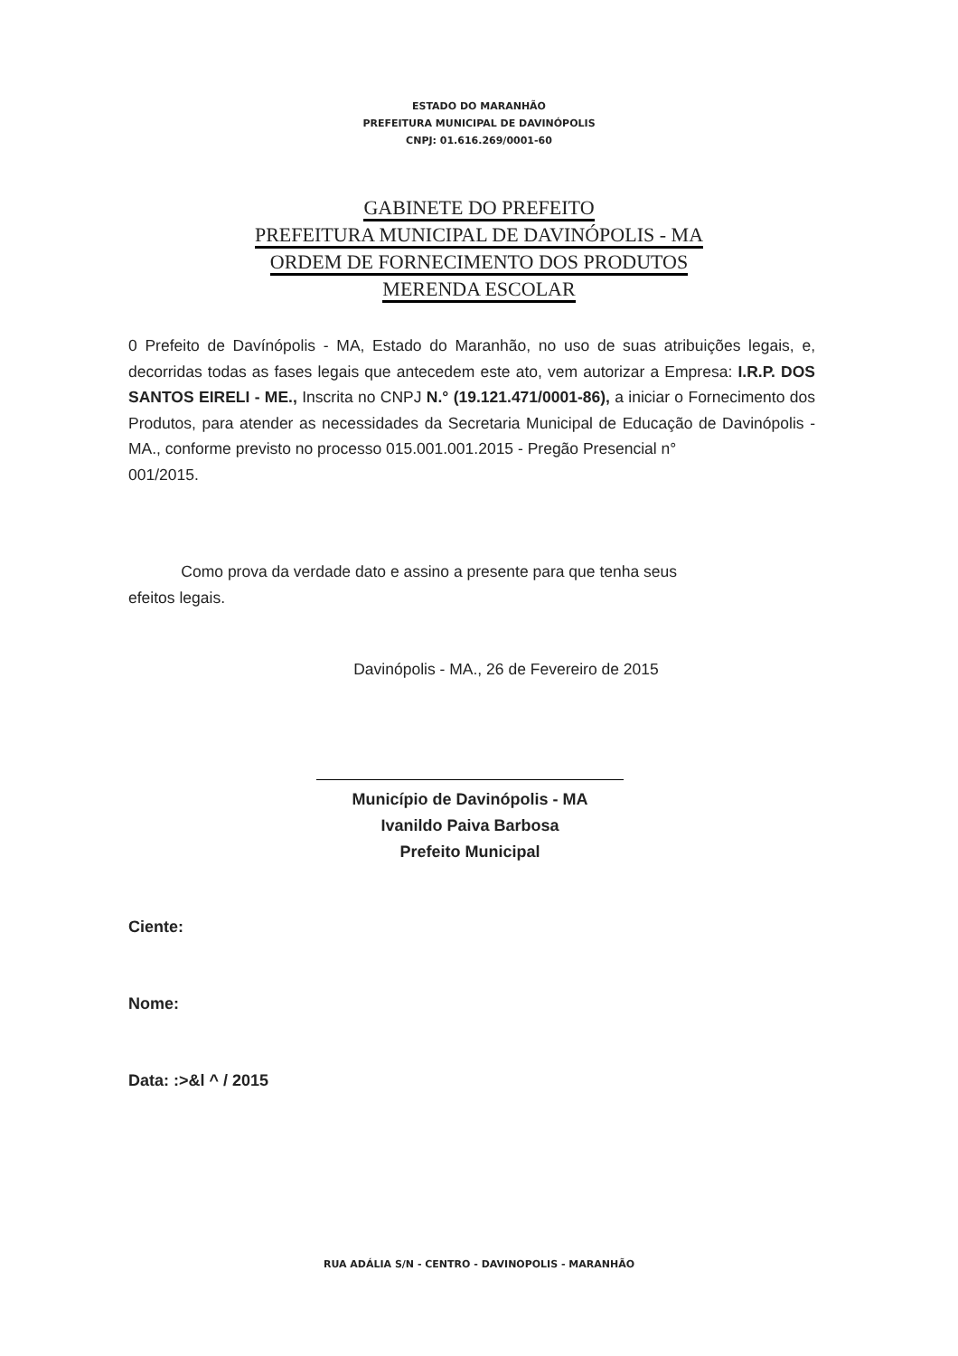ESTADO DO MARANHÃO
PREFEITURA MUNICIPAL DE DAVINÓPOLIS
CNPJ: 01.616.269/0001-60
GABINETE DO PREFEITO
PREFEITURA MUNICIPAL DE DAVINÓPOLIS - MA
ORDEM DE FORNECIMENTO DOS PRODUTOS
MERENDA ESCOLAR
0 Prefeito de Davínópolis - MA, Estado do Maranhão, no uso de suas atribuições legais, e, decorridas todas as fases legais que antecedem este ato, vem autorizar a Empresa: I.R.P. DOS SANTOS EIRELI - ME., Inscrita no CNPJ N.° (19.121.471/0001-86), a iniciar o Fornecimento dos Produtos, para atender as necessidades da Secretaria Municipal de Educação de Davinópolis - MA., conforme previsto no processo 015.001.001.2015 - Pregão Presencial n°
001/2015.
Como prova da verdade dato e assino a presente para que tenha seus
efeitos legais.
Davinópolis - MA., 26 de Fevereiro de 2015
Município de Davinópolis - MA
Ivanildo Paiva Barbosa
Prefeito Municipal
Ciente:
Nome:
Data: :>&l ^ / 2015
RUA ADÁLIA S/N - CENTRO - DAVINOPOLIS - MARANHÃO